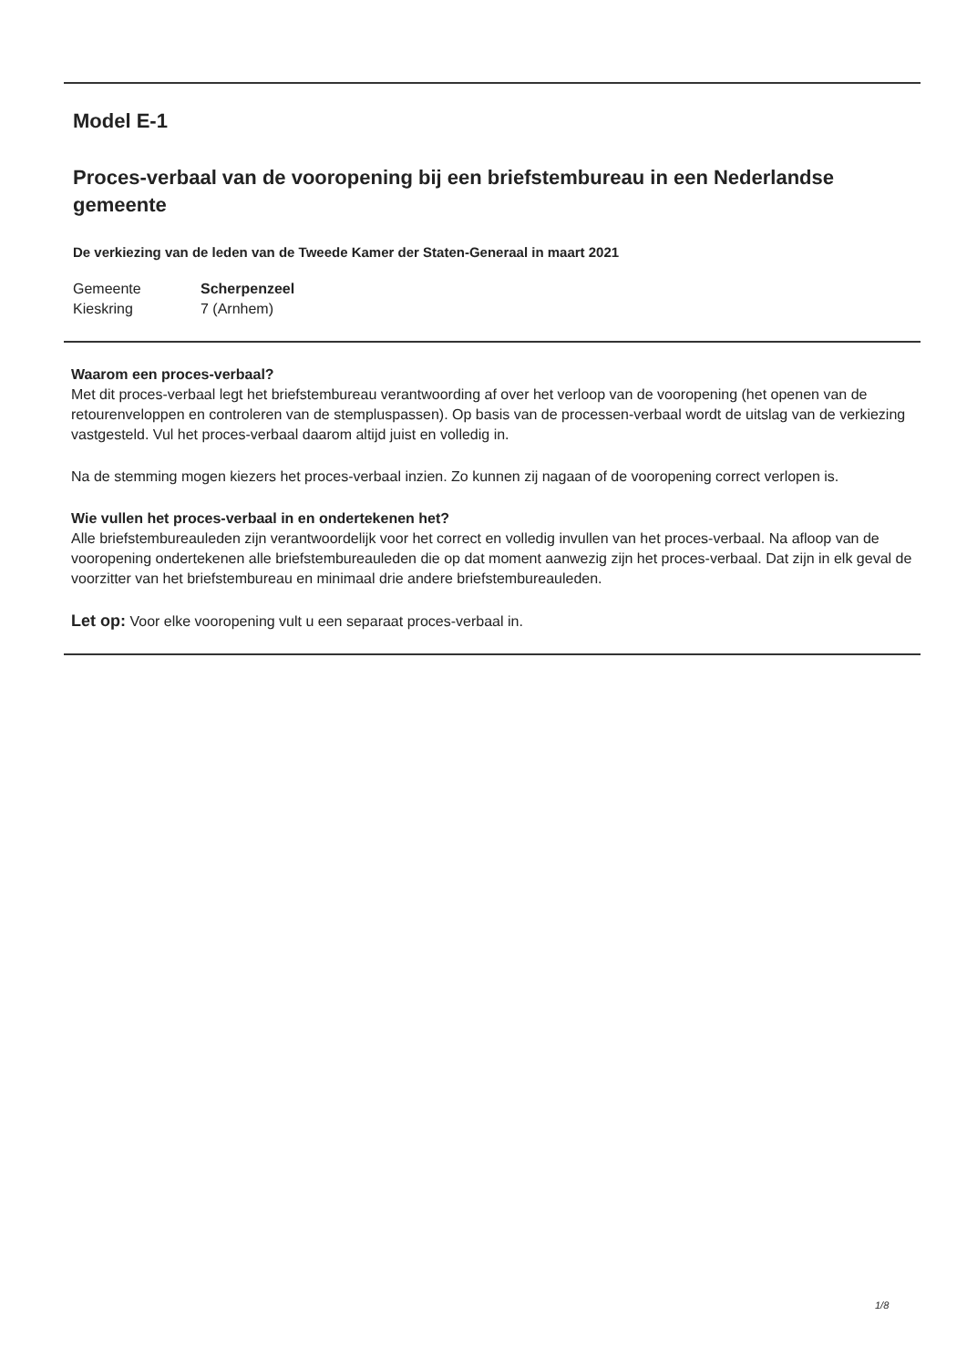Model E-1
Proces-verbaal van de vooropening bij een briefstembureau in een Nederlandse gemeente
De verkiezing van de leden van de Tweede Kamer der Staten-Generaal in maart 2021
| Gemeente | Scherpenzeel |
| Kieskring | 7 (Arnhem) |
Waarom een proces-verbaal?
Met dit proces-verbaal legt het briefstembureau verantwoording af over het verloop van de vooropening (het openen van de retourenveloppen en controleren van de stempluspassen). Op basis van de processen-verbaal wordt de uitslag van de verkiezing vastgesteld. Vul het proces-verbaal daarom altijd juist en volledig in.
Na de stemming mogen kiezers het proces-verbaal inzien. Zo kunnen zij nagaan of de vooropening correct verlopen is.
Wie vullen het proces-verbaal in en ondertekenen het?
Alle briefstembureauleden zijn verantwoordelijk voor het correct en volledig invullen van het proces-verbaal. Na afloop van de vooropening ondertekenen alle briefstembureauleden die op dat moment aanwezig zijn het proces-verbaal. Dat zijn in elk geval de voorzitter van het briefstembureau en minimaal drie andere briefstembureauleden.
Let op: Voor elke vooropening vult u een separaat proces-verbaal in.
1/8